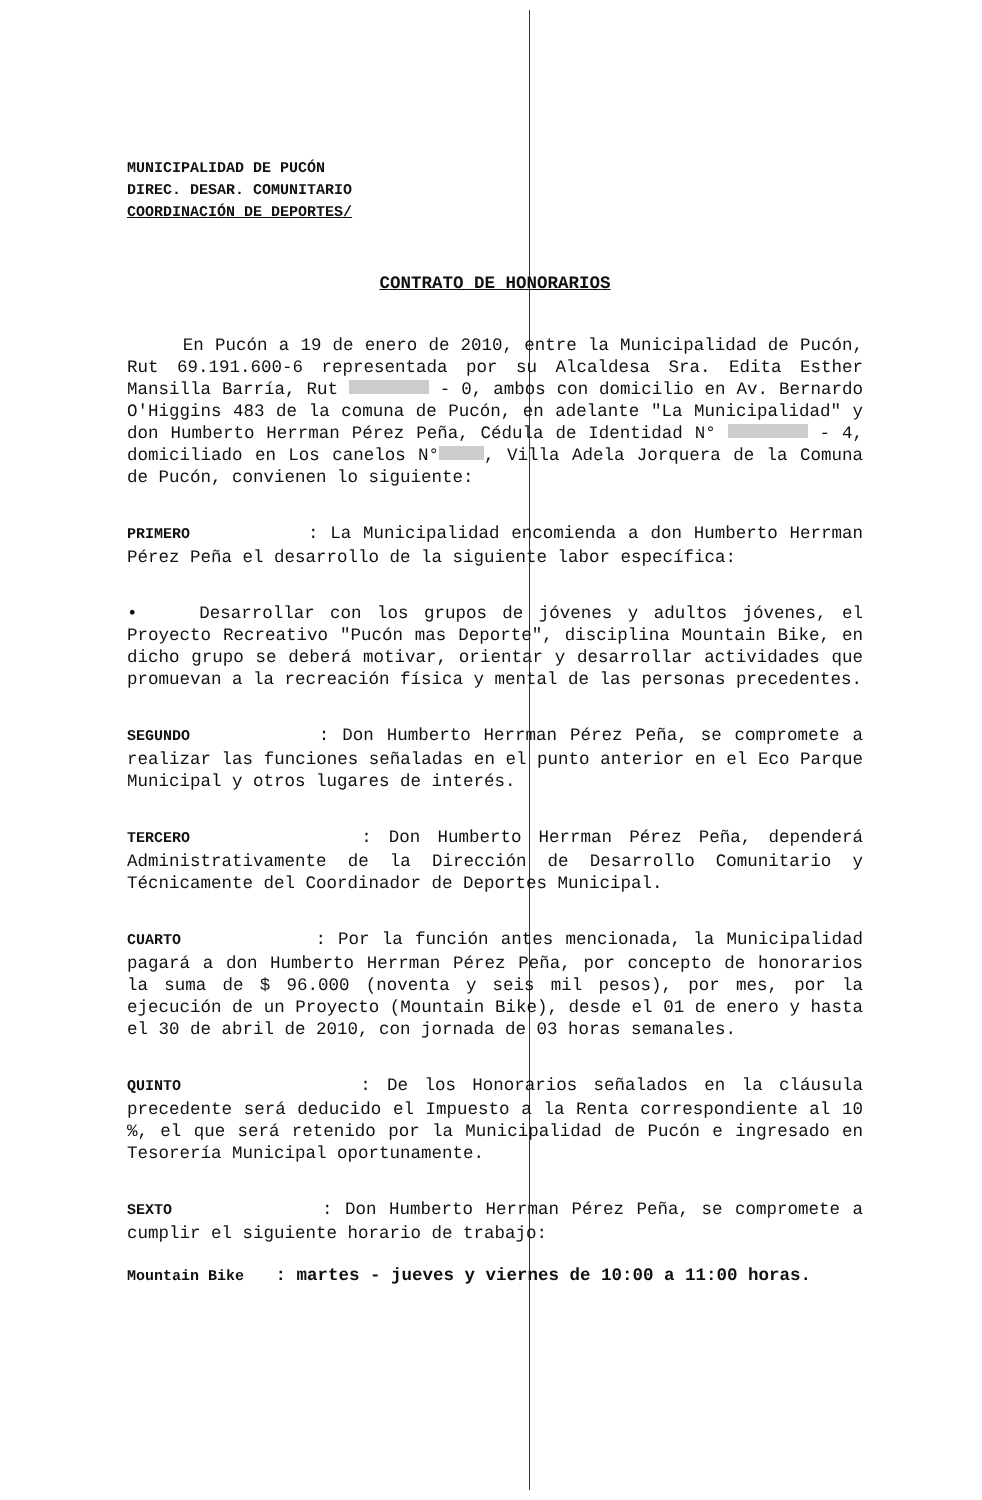MUNICIPALIDAD DE PUCÓN
DIREC. DESAR. COMUNITARIO
COORDINACIÓN DE DEPORTES/
CONTRATO DE HONORARIOS
En Pucón a 19 de enero de 2010, entre la Municipalidad de Pucón, Rut 69.191.600-6 representada por su Alcaldesa Sra. Edita Esther Mansilla Barría, Rut - 0, ambos con domicilio en Av. Bernardo O'Higgins 483 de la comuna de Pucón, en adelante "La Municipalidad" y don Humberto Herrman Pérez Peña, Cédula de Identidad N° - 4, domiciliado en Los canelos N° , Villa Adela Jorquera de la Comuna de Pucón, convienen lo siguiente:
PRIMERO : La Municipalidad encomienda a don Humberto Herrman Pérez Peña el desarrollo de la siguiente labor específica:
• Desarrollar con los grupos de jóvenes y adultos jóvenes, el Proyecto Recreativo "Pucón mas Deporte", disciplina Mountain Bike, en dicho grupo se deberá motivar, orientar y desarrollar actividades que promuevan a la recreación física y mental de las personas precedentes.
SEGUNDO : Don Humberto Herrman Pérez Peña, se compromete a realizar las funciones señaladas en el punto anterior en el Eco Parque Municipal y otros lugares de interés.
TERCERO : Don Humberto Herrman Pérez Peña, dependerá Administrativamente de la Dirección de Desarrollo Comunitario y Técnicamente del Coordinador de Deportes Municipal.
CUARTO : Por la función antes mencionada, la Municipalidad pagará a don Humberto Herrman Pérez Peña, por concepto de honorarios la suma de $ 96.000 (noventa y seis mil pesos), por mes, por la ejecución de un Proyecto (Mountain Bike), desde el 01 de enero y hasta el 30 de abril de 2010, con jornada de 03 horas semanales.
QUINTO : De los Honorarios señalados en la cláusula precedente será deducido el Impuesto a la Renta correspondiente al 10 %, el que será retenido por la Municipalidad de Pucón e ingresado en Tesorería Municipal oportunamente.
SEXTO : Don Humberto Herrman Pérez Peña, se compromete a cumplir el siguiente horario de trabajo:
Mountain Bike : martes - jueves y viernes de 10:00 a 11:00 horas.